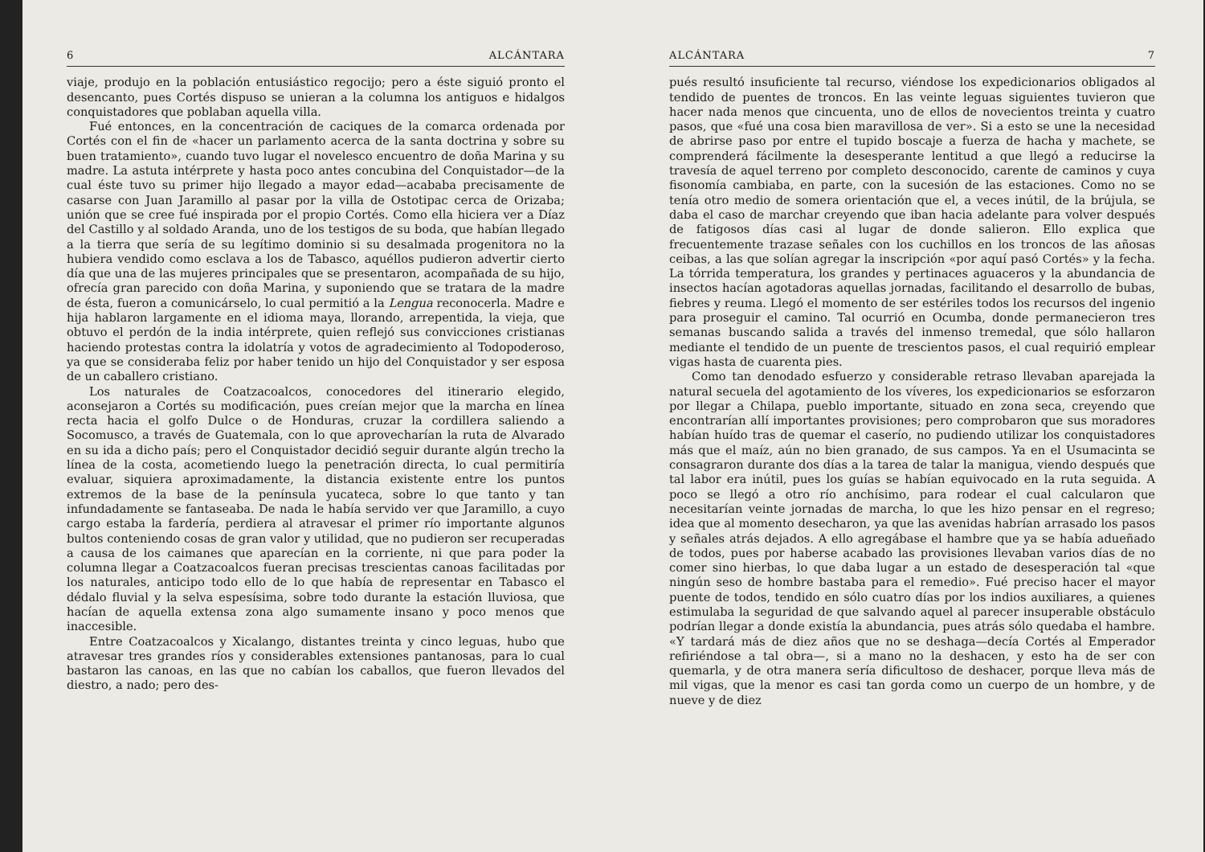6 ALCÁNTARA
viaje, produjo en la población entusiástico regocijo; pero a éste siguió pronto el desencanto, pues Cortés dispuso se unieran a la columna los antiguos e hidalgos conquistadores que poblaban aquella villa.
Fué entonces, en la concentración de caciques de la comarca ordenada por Cortés con el fin de «hacer un parlamento acerca de la santa doctrina y sobre su buen tratamiento», cuando tuvo lugar el novelesco encuentro de doña Marina y su madre. La astuta intérprete y hasta poco antes concubina del Conquistador—de la cual éste tuvo su primer hijo llegado a mayor edad—acababa precisamente de casarse con Juan Jaramillo al pasar por la villa de Ostotipac cerca de Orizaba; unión que se cree fué inspirada por el propio Cortés. Como ella hiciera ver a Díaz del Castillo y al soldado Aranda, uno de los testigos de su boda, que habían llegado a la tierra que sería de su legítimo dominio si su desalmada progenitora no la hubiera vendido como esclava a los de Tabasco, aquéllos pudieron advertir cierto día que una de las mujeres principales que se presentaron, acompañada de su hijo, ofrecía gran parecido con doña Marina, y suponiendo que se tratara de la madre de ésta, fueron a comunicárselo, lo cual permitió a la Lengua reconocerla. Madre e hija hablaron largamente en el idioma maya, llorando, arrepentida, la vieja, que obtuvo el perdón de la india intérprete, quien reflejó sus convicciones cristianas haciendo protestas contra la idolatría y votos de agradecimiento al Todopoderoso, ya que se consideraba feliz por haber tenido un hijo del Conquistador y ser esposa de un caballero cristiano.
Los naturales de Coatzacoalcos, conocedores del itinerario elegido, aconsejaron a Cortés su modificación, pues creían mejor que la marcha en línea recta hacia el golfo Dulce o de Honduras, cruzar la cordillera saliendo a Socomusco, a través de Guatemala, con lo que aprovecharían la ruta de Alvarado en su ida a dicho país; pero el Conquistador decidió seguir durante algún trecho la línea de la costa, acometiendo luego la penetración directa, lo cual permitiría evaluar, siquiera aproximadamente, la distancia existente entre los puntos extremos de la base de la península yucateca, sobre lo que tanto y tan infundadamente se fantaseaba. De nada le había servido ver que Jaramillo, a cuyo cargo estaba la fardería, perdiera al atravesar el primer río importante algunos bultos conteniendo cosas de gran valor y utilidad, que no pudieron ser recuperadas a causa de los caimanes que aparecían en la corriente, ni que para poder la columna llegar a Coatzacoalcos fueran precisas trescientas canoas facilitadas por los naturales, anticipo todo ello de lo que había de representar en Tabasco el dédalo fluvial y la selva espesísima, sobre todo durante la estación lluviosa, que hacían de aquella extensa zona algo sumamente insano y poco menos que inaccesible.
Entre Coatzacoalcos y Xicalango, distantes treinta y cinco leguas, hubo que atravesar tres grandes ríos y considerables extensiones pantanosas, para lo cual bastaron las canoas, en las que no cabían los caballos, que fueron llevados del diestro, a nado; pero des-
ALCÁNTARA 7
pués resultó insuficiente tal recurso, viéndose los expedicionarios obligados al tendido de puentes de troncos. En las veinte leguas siguientes tuvieron que hacer nada menos que cincuenta, uno de ellos de novecientos treinta y cuatro pasos, que «fué una cosa bien maravillosa de ver». Si a esto se une la necesidad de abrirse paso por entre el tupido boscaje a fuerza de hacha y machete, se comprenderá fácilmente la desesperante lentitud a que llegó a reducirse la travesía de aquel terreno por completo desconocido, carente de caminos y cuya fisonomía cambiaba, en parte, con la sucesión de las estaciones. Como no se tenía otro medio de somera orientación que el, a veces inútil, de la brújula, se daba el caso de marchar creyendo que iban hacia adelante para volver después de fatigosos días casi al lugar de donde salieron. Ello explica que frecuentemente trazase señales con los cuchillos en los troncos de las añosas ceibas, a las que solían agregar la inscripción «por aquí pasó Cortés» y la fecha. La tórrida temperatura, los grandes y pertinaces aguaceros y la abundancia de insectos hacían agotadoras aquellas jornadas, facilitando el desarrollo de bubas, fiebres y reuma. Llegó el momento de ser estériles todos los recursos del ingenio para proseguir el camino. Tal ocurrió en Ocumba, donde permanecieron tres semanas buscando salida a través del inmenso tremedal, que sólo hallaron mediante el tendido de un puente de trescientos pasos, el cual requirió emplear vigas hasta de cuarenta pies.
Como tan denodado esfuerzo y considerable retraso llevaban aparejada la natural secuela del agotamiento de los víveres, los expedicionarios se esforzaron por llegar a Chilapa, pueblo importante, situado en zona seca, creyendo que encontrarían allí importantes provisiones; pero comprobaron que sus moradores habían huído tras de quemar el caserío, no pudiendo utilizar los conquistadores más que el maíz, aún no bien granado, de sus campos. Ya en el Usumacinta se consagraron durante dos días a la tarea de talar la manigua, viendo después que tal labor era inútil, pues los guías se habían equivocado en la ruta seguida. A poco se llegó a otro río anchísimo, para rodear el cual calcularon que necesitarían veinte jornadas de marcha, lo que les hizo pensar en el regreso; idea que al momento desecharon, ya que las avenidas habrían arrasado los pasos y señales atrás dejados. A ello agregábase el hambre que ya se había adueñado de todos, pues por haberse acabado las provisiones llevaban varios días de no comer sino hierbas, lo que daba lugar a un estado de desesperación tal «que ningún seso de hombre bastaba para el remedio». Fué preciso hacer el mayor puente de todos, tendido en sólo cuatro días por los indios auxiliares, a quienes estimulaba la seguridad de que salvando aquel al parecer insuperable obstáculo podrían llegar a donde existía la abundancia, pues atrás sólo quedaba el hambre. «Y tardará más de diez años que no se deshaga—decía Cortés al Emperador refiriéndose a tal obra—, si a mano no la deshacen, y esto ha de ser con quemarla, y de otra manera sería dificultoso de deshacer, porque lleva más de mil vigas, que la menor es casi tan gorda como un cuerpo de un hombre, y de nueve y de diez